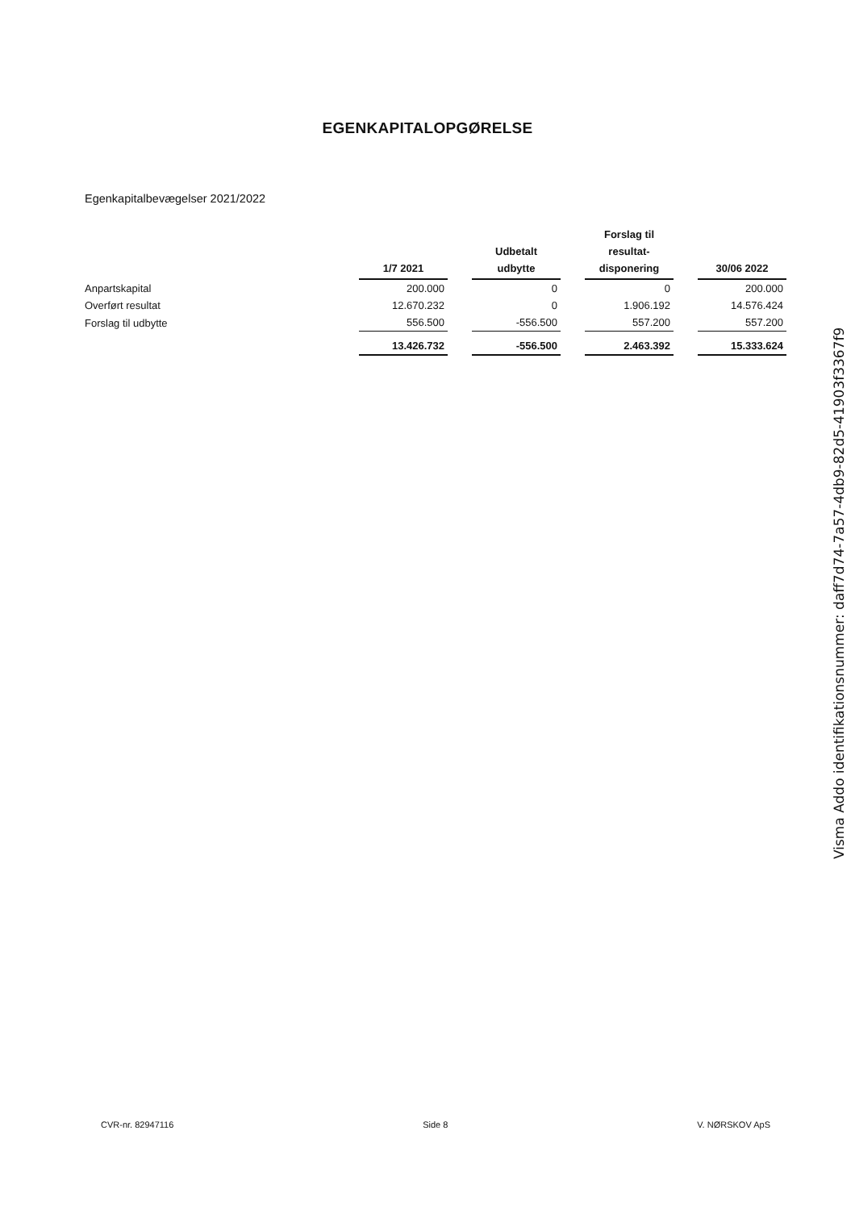EGENKAPITALOPGØRELSE
Egenkapitalbevægelser 2021/2022
| | 1/7 2021 | Udbetalt udbytte | Forslag til resultat- disponering | 30/06 2022 |
| --- | --- | --- | --- | --- |
| Anpartskapital | 200.000 | 0 | 0 | 200.000 |
| Overført resultat | 12.670.232 | 0 | 1.906.192 | 14.576.424 |
| Forslag til udbytte | 556.500 | -556.500 | 557.200 | 557.200 |
| | 13.426.732 | -556.500 | 2.463.392 | 15.333.624 |
CVR-nr. 82947116 Side 8 V. NØRSKOV ApS
Visma Addo identifikationsnummer: daff7d74-7a57-4db9-82d5-41903f3367f9